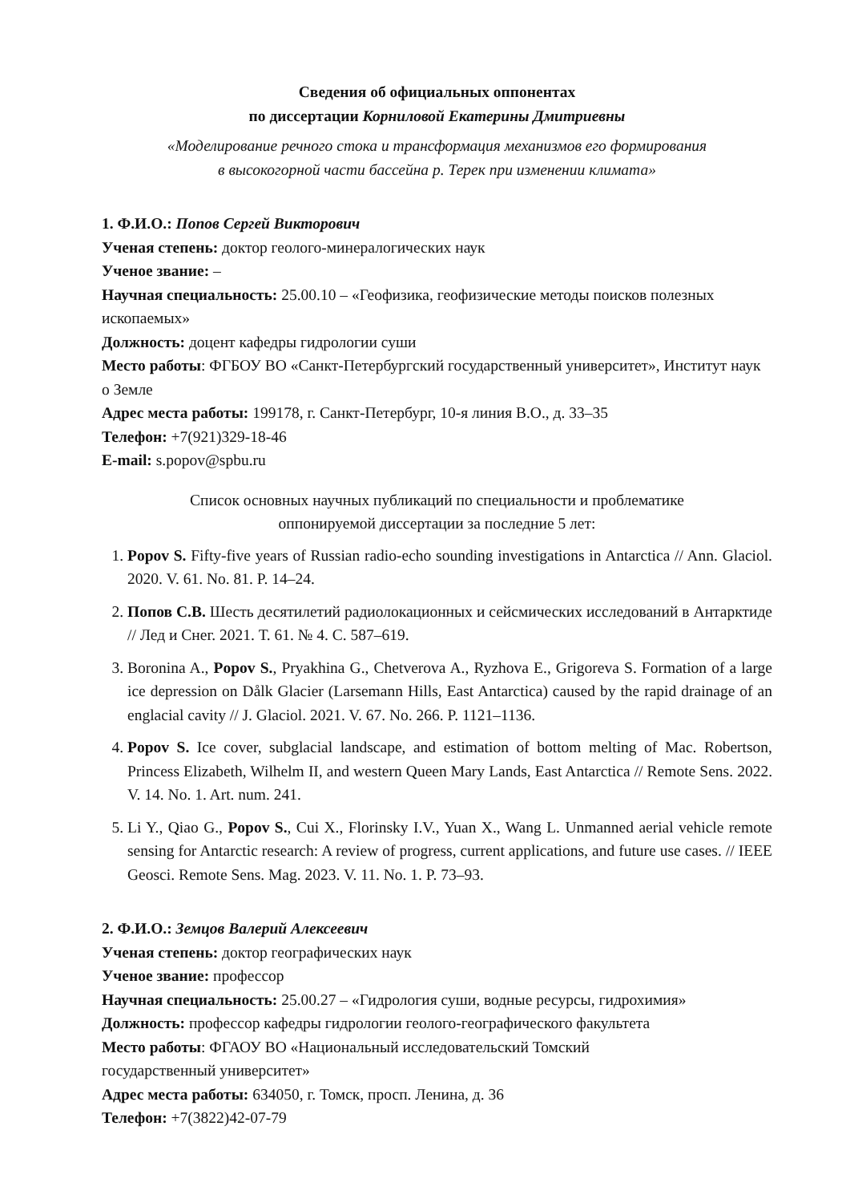Сведения об официальных оппонентах
по диссертации Корниловой Екатерины Дмитриевны
«Моделирование речного стока и трансформация механизмов его формирования
в высокогорной части бассейна р. Терек при изменении климата»
1. Ф.И.О.: Попов Сергей Викторович
Ученая степень: доктор геолого-минералогических наук
Ученое звание: –
Научная специальность: 25.00.10 – «Геофизика, геофизические методы поисков полезных ископаемых»
Должность: доцент кафедры гидрологии суши
Место работы: ФГБОУ ВО «Санкт-Петербургский государственный университет», Институт наук о Земле
Адрес места работы: 199178, г. Санкт-Петербург, 10-я линия В.О., д. 33–35
Телефон: +7(921)329-18-46
E-mail: s.popov@spbu.ru
Список основных научных публикаций по специальности и проблематике
оппонируемой диссертации за последние 5 лет:
1. Popov S. Fifty-five years of Russian radio-echo sounding investigations in Antarctica // Ann. Glaciol. 2020. V. 61. No. 81. P. 14–24.
2. Попов С.В. Шесть десятилетий радиолокационных и сейсмических исследований в Антарктиде // Лед и Снег. 2021. Т. 61. № 4. С. 587–619.
3. Boronina A., Popov S., Pryakhina G., Chetverova A., Ryzhova E., Grigoreva S. Formation of a large ice depression on Dålk Glacier (Larsemann Hills, East Antarctica) caused by the rapid drainage of an englacial cavity // J. Glaciol. 2021. V. 67. No. 266. P. 1121–1136.
4. Popov S. Ice cover, subglacial landscape, and estimation of bottom melting of Mac. Robertson, Princess Elizabeth, Wilhelm II, and western Queen Mary Lands, East Antarctica // Remote Sens. 2022. V. 14. No. 1. Art. num. 241.
5. Li Y., Qiao G., Popov S., Cui X., Florinsky I.V., Yuan X., Wang L. Unmanned aerial vehicle remote sensing for Antarctic research: A review of progress, current applications, and future use cases. // IEEE Geosci. Remote Sens. Mag. 2023. V. 11. No. 1. P. 73–93.
2. Ф.И.О.: Земцов Валерий Алексеевич
Ученая степень: доктор географических наук
Ученое звание: профессор
Научная специальность: 25.00.27 – «Гидрология суши, водные ресурсы, гидрохимия»
Должность: профессор кафедры гидрологии геолого-географического факультета
Место работы: ФГАОУ ВО «Национальный исследовательский Томский
государственный университет»
Адрес места работы: 634050, г. Томск, просп. Ленина, д. 36
Телефон: +7(3822)42-07-79